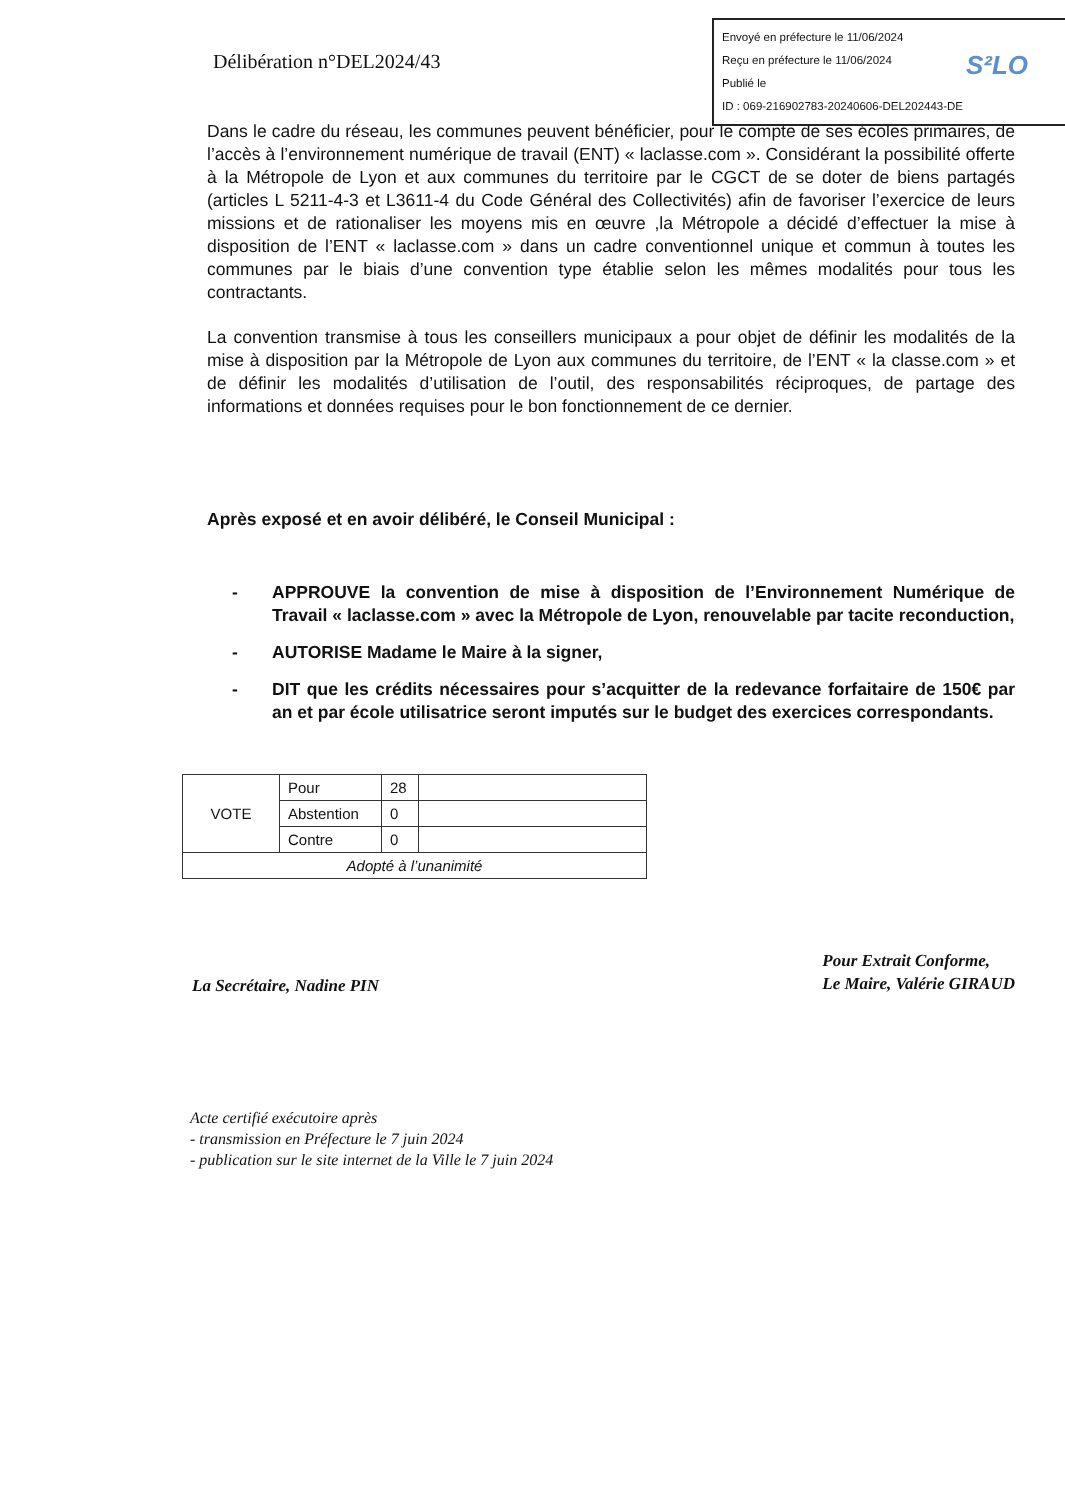Envoyé en préfecture le 11/06/2024
Reçu en préfecture le 11/06/2024
Publié le
ID : 069-216902783-20240606-DEL202443-DE
S²LO
Délibération n°DEL2024/43
Dans le cadre du réseau, les communes peuvent bénéficier, pour le compte de ses écoles primaires, de l’accès à l’environnement numérique de travail (ENT) « laclasse.com ». Considérant la possibilité offerte à la Métropole de Lyon et aux communes du territoire par le CGCT de se doter de biens partagés (articles L 5211-4-3 et L3611-4 du Code Général des Collectivités) afin de favoriser l’exercice de leurs missions et de rationaliser les moyens mis en œuvre ,la Métropole a décidé d’effectuer la mise à disposition de l’ENT « laclasse.com » dans un cadre conventionnel unique et commun à toutes les communes par le biais d’une convention type établie selon les mêmes modalités pour tous les contractants.
La convention transmise à tous les conseillers municipaux a pour objet de définir les modalités de la mise à disposition par la Métropole de Lyon aux communes du territoire, de l’ENT « la classe.com » et de définir les modalités d’utilisation de l’outil, des responsabilités réciproques, de partage des informations et données requises pour le bon fonctionnement de ce dernier.
Après exposé et en avoir délibéré, le Conseil Municipal :
- APPROUVE la convention de mise à disposition de l’Environnement Numérique de Travail « laclasse.com » avec la Métropole de Lyon, renouvelable par tacite reconduction,
- AUTORISE Madame le Maire à la signer,
- DIT que les crédits nécessaires pour s’acquitter de la redevance forfaitaire de 150€ par an et par école utilisatrice seront imputés sur le budget des exercices correspondants.
| VOTE | Pour | 28 | |
| | Abstention | 0 | |
| | Contre | 0 | |
| Adopté à l’unanimité | | | |
La Secrétaire, Nadine PIN
Pour Extrait Conforme,
Le Maire, Valérie GIRAUD
Acte certifié exécutoire après
- transmission en Préfecture le 7 juin 2024
- publication sur le site internet de la Ville le 7 juin 2024